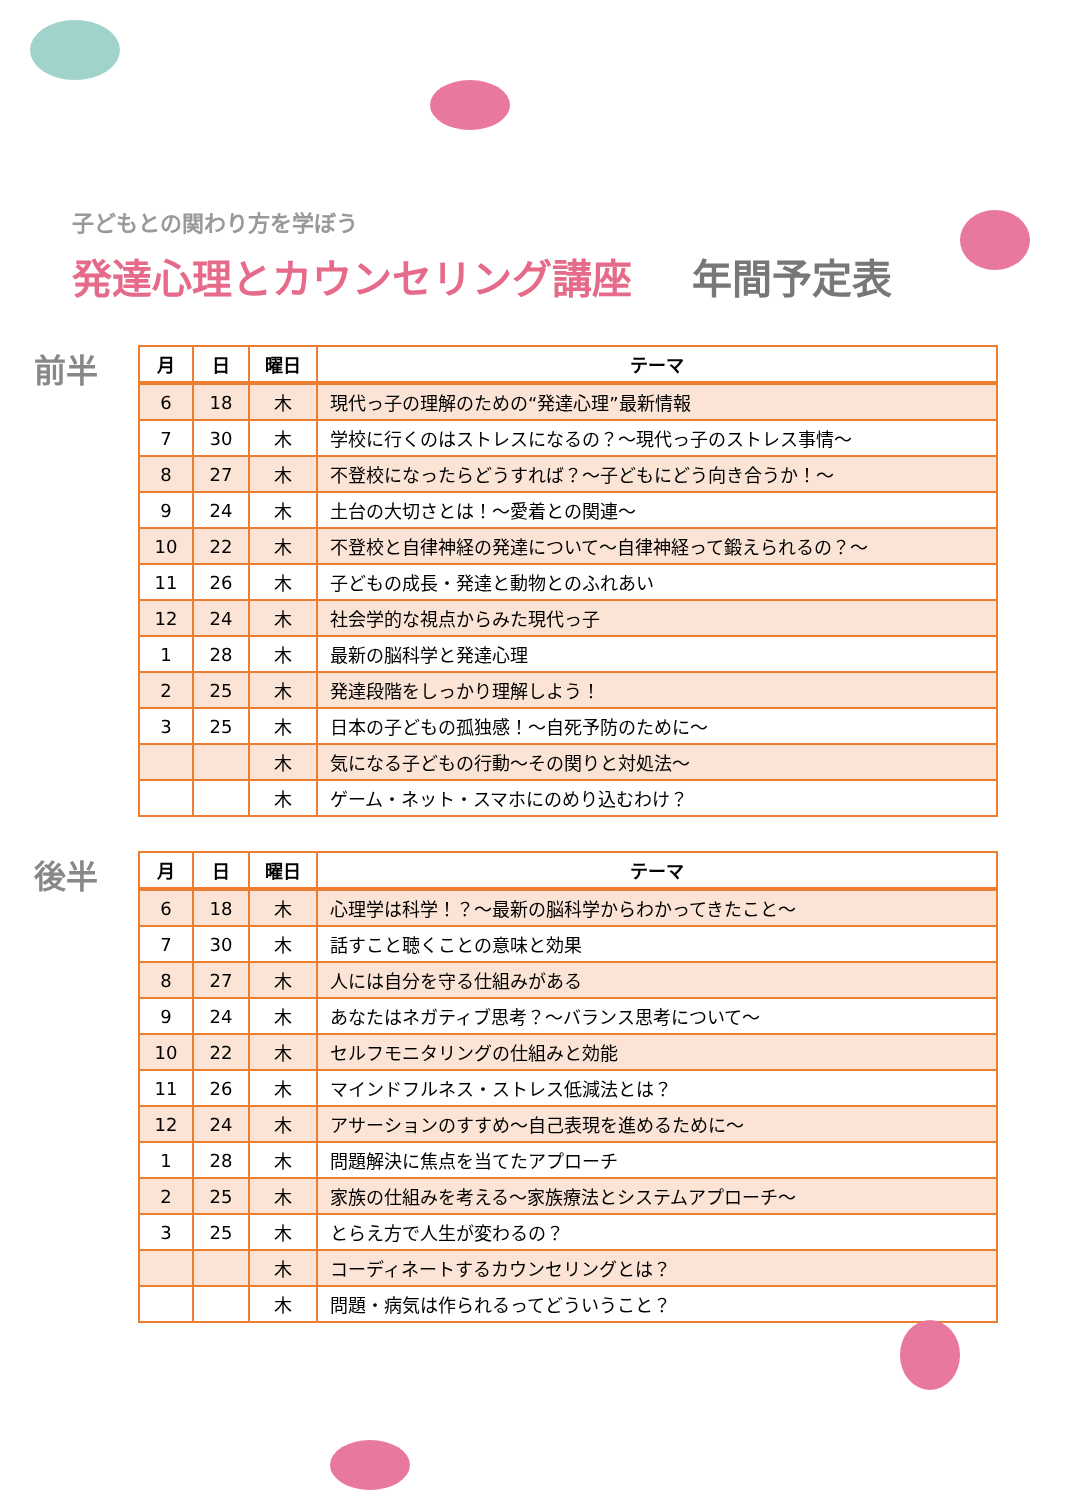子どもとの関わり方を学ぼう
発達心理とカウンセリング講座 年間予定表
前半
| 月 | 日 | 曜日 | テーマ |
| --- | --- | --- | --- |
| 6 | 18 | 木 | 現代っ子の理解のための“発達心理”最新情報 |
| 7 | 30 | 木 | 学校に行くのはストレスになるの？～現代っ子のストレス事情～ |
| 8 | 27 | 木 | 不登校になったらどうすれば？～子どもにどう向き合うか！～ |
| 9 | 24 | 木 | 土台の大切さとは！～愛着との関連～ |
| 10 | 22 | 木 | 不登校と自律神経の発達について～自律神経って鍛えられるの？～ |
| 11 | 26 | 木 | 子どもの成長・発達と動物とのふれあい |
| 12 | 24 | 木 | 社会学的な視点からみた現代っ子 |
| 1 | 28 | 木 | 最新の脳科学と発達心理 |
| 2 | 25 | 木 | 発達段階をしっかり理解しよう！ |
| 3 | 25 | 木 | 日本の子どもの孤独感！～自死予防のために～ |
| | | 木 | 気になる子どもの行動～その関りと対処法～ |
| | | 木 | ゲーム・ネット・スマホにのめり込むわけ？ |
後半
| 月 | 日 | 曜日 | テーマ |
| --- | --- | --- | --- |
| 6 | 18 | 木 | 心理学は科学！？～最新の脳科学からわかってきたこと～ |
| 7 | 30 | 木 | 話すこと聴くことの意味と効果 |
| 8 | 27 | 木 | 人には自分を守る仕組みがある |
| 9 | 24 | 木 | あなたはネガティブ思考？～バランス思考について～ |
| 10 | 22 | 木 | セルフモニタリングの仕組みと効能 |
| 11 | 26 | 木 | マインドフルネス・ストレス低減法とは？ |
| 12 | 24 | 木 | アサーションのすすめ～自己表現を進めるために～ |
| 1 | 28 | 木 | 問題解決に焦点を当てたアプローチ |
| 2 | 25 | 木 | 家族の仕組みを考える～家族療法とシステムアプローチ～ |
| 3 | 25 | 木 | とらえ方で人生が変わるの？ |
| | | 木 | コーディネートするカウンセリングとは？ |
| | | 木 | 問題・病気は作られるってどういうこと？ |